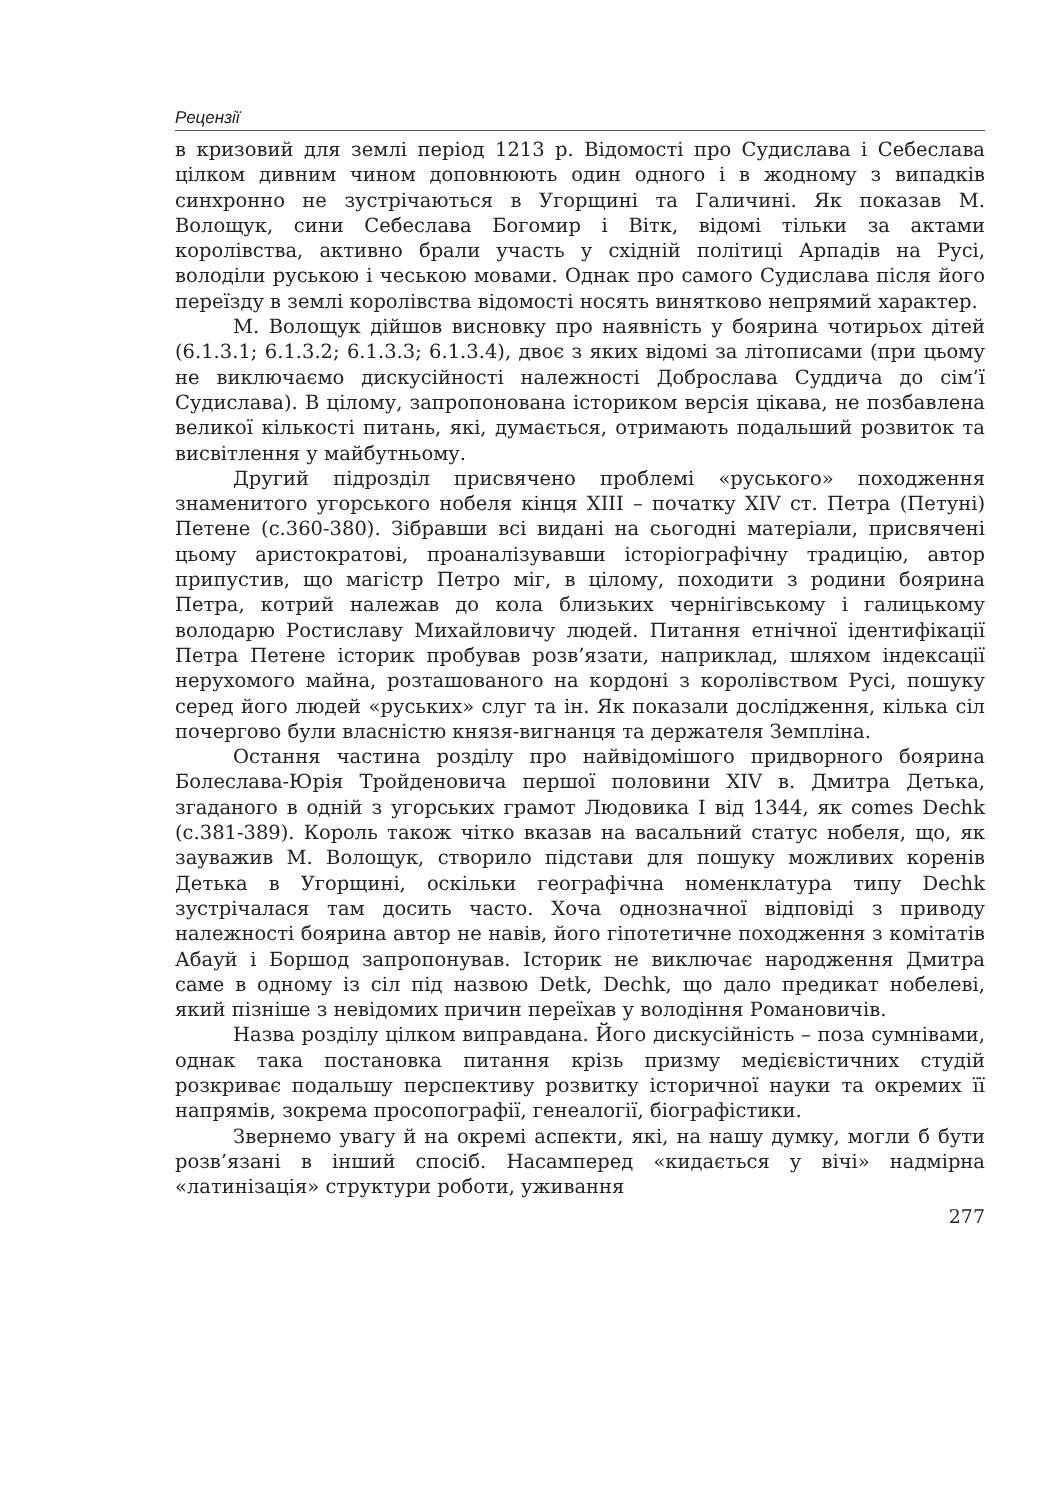Рецензії
в кризовий для землі період 1213 р. Відомості про Судислава і Себеслава цілком дивним чином доповнюють один одного і в жодному з випадків синхронно не зустрічаються в Угорщині та Галичині. Як показав М. Волощук, сини Себеслава Богомир і Вітк, відомі тільки за актами королівства, активно брали участь у східній політиці Арпадів на Русі, володіли руською і чеською мовами. Однак про самого Судислава після його переїзду в землі королівства відомості носять винятково непрямий характер.
М. Волощук дійшов висновку про наявність у боярина чотирьох дітей (6.1.3.1; 6.1.3.2; 6.1.3.3; 6.1.3.4), двоє з яких відомі за літописами (при цьому не виключаємо дискусійності належності Доброслава Суддича до сім’ї Судислава). В цілому, запропонована істориком версія цікава, не позбавлена великої кількості питань, які, думається, отримають подальший розвиток та висвітлення у майбутньому.
Другий підрозділ присвячено проблемі «руського» походження знаменитого угорського нобеля кінця XIII – початку XIV ст. Петра (Петуні) Петене (с.360-380). Зібравши всі видані на сьогодні матеріали, присвячені цьому аристократові, проаналізувавши історіографічну традицію, автор припустив, що магістр Петро міг, в цілому, походити з родини боярина Петра, котрий належав до кола близьких чернігівському і галицькому володарю Ростиславу Михайловичу людей. Питання етнічної ідентифікації Петра Петене історик пробував розв’язати, наприклад, шляхом індексації нерухомого майна, розташованого на кордоні з королівством Русі, пошуку серед його людей «руських» слуг та ін. Як показали дослідження, кілька сіл почергово були власністю князя-вигнанця та держателя Земпліна.
Остання частина розділу про найвідомішого придворного боярина Болеслава-Юрія Тройденовича першої половини XIV в. Дмитра Детька, згаданого в одній з угорських грамот Людовика I від 1344, як comes Dechk (с.381-389). Король також чітко вказав на васальний статус нобеля, що, як зауважив М. Волощук, створило підстави для пошуку можливих коренів Детька в Угорщині, оскільки географічна номенклатура типу Dechk зустрічалася там досить часто. Хоча однозначної відповіді з приводу належності боярина автор не навів, його гіпотетичне походження з комітатів Абауй і Боршод запропонував. Історик не виключає народження Дмитра саме в одному із сіл під назвою Detk, Dechk, що дало предикат нобелеві, який пізніше з невідомих причин переїхав у володіння Романовичів.
Назва розділу цілком виправдана. Його дискусійність – поза сумнівами, однак така постановка питання крізь призму медієвістичних студій розкриває подальшу перспективу розвитку історичної науки та окремих її напрямів, зокрема просопографії, генеалогії, біографістики.
Звернемо увагу й на окремі аспекти, які, на нашу думку, могли б бути розв’язані в інший спосіб. Насамперед «кидається у вічі» надмірна «латинізація» структури роботи, уживання
277